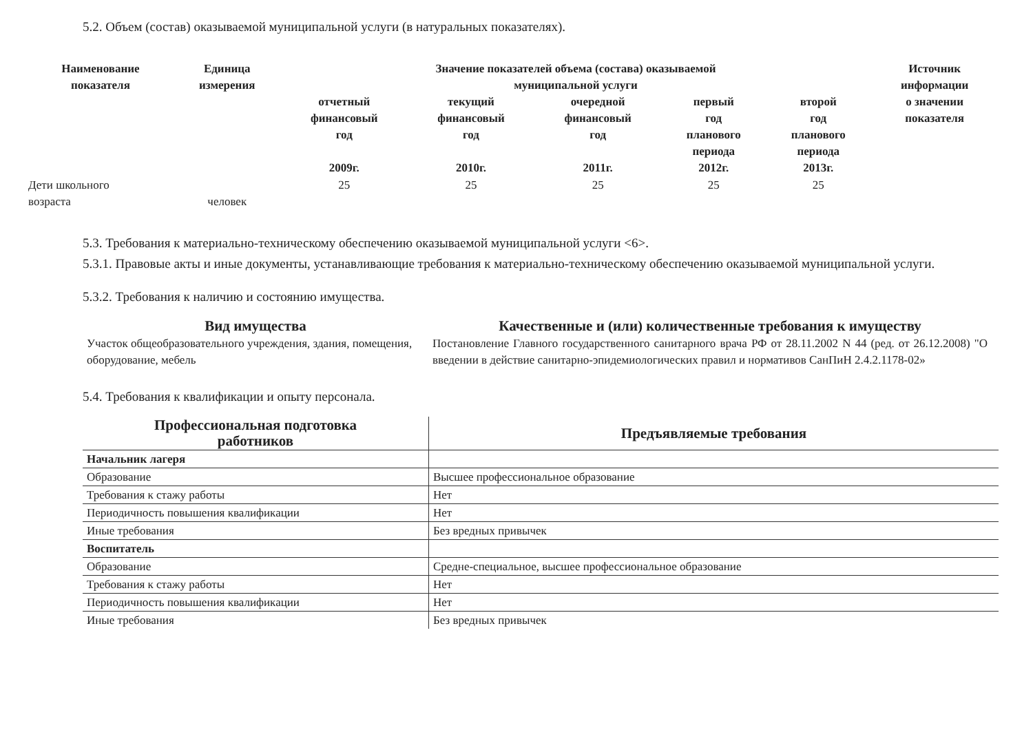5.2. Объем (состав) оказываемой муниципальной услуги (в натуральных показателях).
| Наименование показателя | Единица измерения | Значение показателей объема (состава) оказываемой муниципальной услуги | | | | | Источник информации о значении показателя |
| --- | --- | --- | --- | --- | --- | --- | --- |
| | | отчетный финансовый год 2009г. | текущий финансовый год 2010г. | очередной финансовый год 2011г. | первый год планового периода 2012г. | второй год планового периода 2013г. | |
| Дети школьного возраста | человек | 25 | 25 | 25 | 25 | 25 | |
5.3. Требования к материально-техническому обеспечению оказываемой муниципальной услуги <6>.
5.3.1. Правовые акты и иные документы, устанавливающие требования к материально-техническому обеспечению оказываемой муниципальной услуги.
5.3.2. Требования к наличию и состоянию имущества.
| Вид имущества | Качественные и (или) количественные требования к имуществу |
| --- | --- |
| Участок общеобразовательного учреждения, здания, помещения, оборудование, мебель | Постановление Главного государственного санитарного врача РФ от 28.11.2002 N 44 (ред. от 26.12.2008) "О введении в действие санитарно-эпидемиологических правил и нормативов СанПиН 2.4.2.1178-02» |
5.4. Требования к квалификации и опыту персонала.
| Профессиональная подготовка работников | Предъявляемые требования |
| --- | --- |
| Начальник лагеря | |
| Образование | Высшее профессиональное образование |
| Требования к стажу работы | Нет |
| Периодичность повышения квалификации | Нет |
| Иные требования | Без вредных привычек |
| Воспитатель | |
| Образование | Средне-специальное, высшее профессиональное образование |
| Требования к стажу работы | Нет |
| Периодичность повышения квалификации | Нет |
| Иные требования | Без вредных привычек |